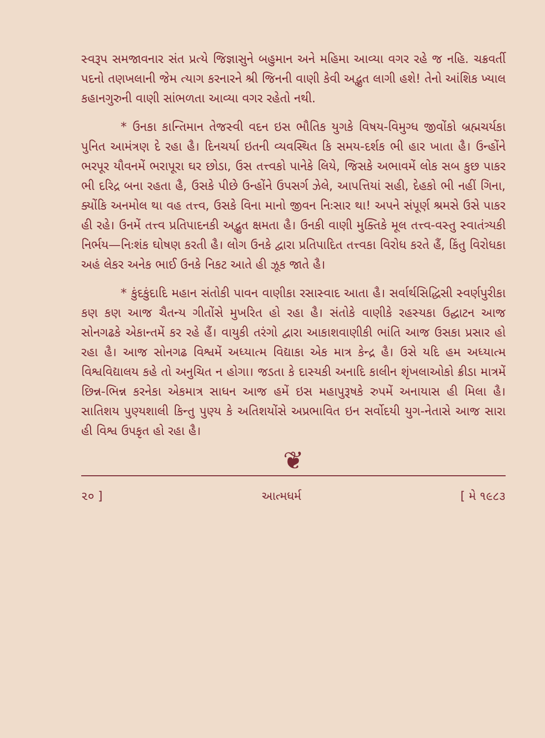સ્વરૂપ સમજાવનાર સંત પ્રત્યે જિજ્ઞાસુને બહુમાન અને મહિમા આવ્યા વગર રહે જ નહિ. ચક્રવર્તી પદનો તણખલાની જેમ ત્યાગ કરનારને શ્રી જિનની વાણી કેવી અદ્ભુત લાગી હશે! તેનો આંશિક ખ્યાલ કહાનગુરુની વાણી સાંભળતા આવ્યા વગર રહેતો નથી.
* ઉનકા કાન્તિમાન તેજસ્વી વદન ઇસ ભૌતિક યુગકે વિષય-વિમુગ્ધ જીવોંકો બ્રહ્મચર્યકા પુનિત આમંત્રણ દે રહા હૈ। દિનચર્યા ઇતની વ્યવસ્થિત કિ સમય-દર્શક ભી હાર ખાતા હૈ। ઉન્હોંને ભરપૂર યૌવનમેં ભરાપૂરા ઘર છોડા, ઉસ તત્ત્વકો પાનેકે લિયે, જિસકે અભાવમેં લોક સબ કુછ પાકર ભી દરિદ્ર બના રહતા હૈ, ઉસકે પીછે ઉન્હોંને ઉપસર્ગ ઝેલે, આપત્તિયાં સહી, દેહકો ભી નહીં ગિના, ક્યોંકિ અનમોલ થા વહ તત્ત્વ, ઉસકે વિના માનો જીવન નિઃસાર થા! અપને સંપૂર્ણ શ્રમસે ઉસે પાકર હી રહે। ઉનમેં તત્ત્વ પ્રતિપાદનકી અદ્ભુત ક્ષમતા હૈ। ઉનકી વાણી મુક્તિકે મૂલ તત્ત્વ-વસ્તુ સ્વાતંત્ર્યકી નિર્ભય—નિઃશંક ઘોષણ કરતી હૈ। લોગ ઉનકે દ્વારા પ્રતિપાદિત તત્ત્વકા વિરોધ કરતે હૈં, કિંતુ વિરોધકા અહં લેકર અનેક ભાઈ ઉનકે નિકટ આતે હી ઝૂક જાતે હૈ।
* કુંદકુંદાદિ મહાન સંતોકી પાવન વાણીકા રસાસ્વાદ આતા હૈ। સર્વાર્થસિદ્ધિસી સ્વર્ણપુરીકા કણ કણ આજ ચૈતન્ય ગીતોંસે મુખરિત હો રહા હૈ। સંતોકે વાણીકે રહસ્યકા ઉદ્ઘાટન આજ સોનગઢકે એકાન્તમેં કર રહે હૈં। વાયુકી તરંગો દ્વારા આકાશવાણીકી ભાંતિ આજ ઉસકા પ્રસાર હો રહા હૈ। આજ સોનગઢ વિશ્વમેં અધ્યાત્મ વિદ્યાકા એક માત્ર કેન્દ્ર હૈ। ઉસે યદિ હમ અધ્યાત્મ વિશ્વવિદ્યાલય કહે તો અનુચિત ન હોગા। જડતા કે દાસ્યકી અનાદિ કાલીન શૃંખલાઓકો ક્રીડા માત્રમેં છિન્ન-ભિન્ન કરનેકા એકમાત્ર સાધન આજ હમેં ઇસ મહાપુરૂષકે રુપમેં અનાયાસ હી મિલા હૈ। સાતિશય પુણ્યશાલી કિન્તુ પુણ્ય કે અતિશયોંસે અપ્રભાવિત ઇન સર્વોદયી યુગ-નેતાસે આજ સારા હી વિશ્વ ઉપકૃત હો રહા હૈ।
❦
૨૦ ] આત્મધર્મ [ મે ૧૯૮૩